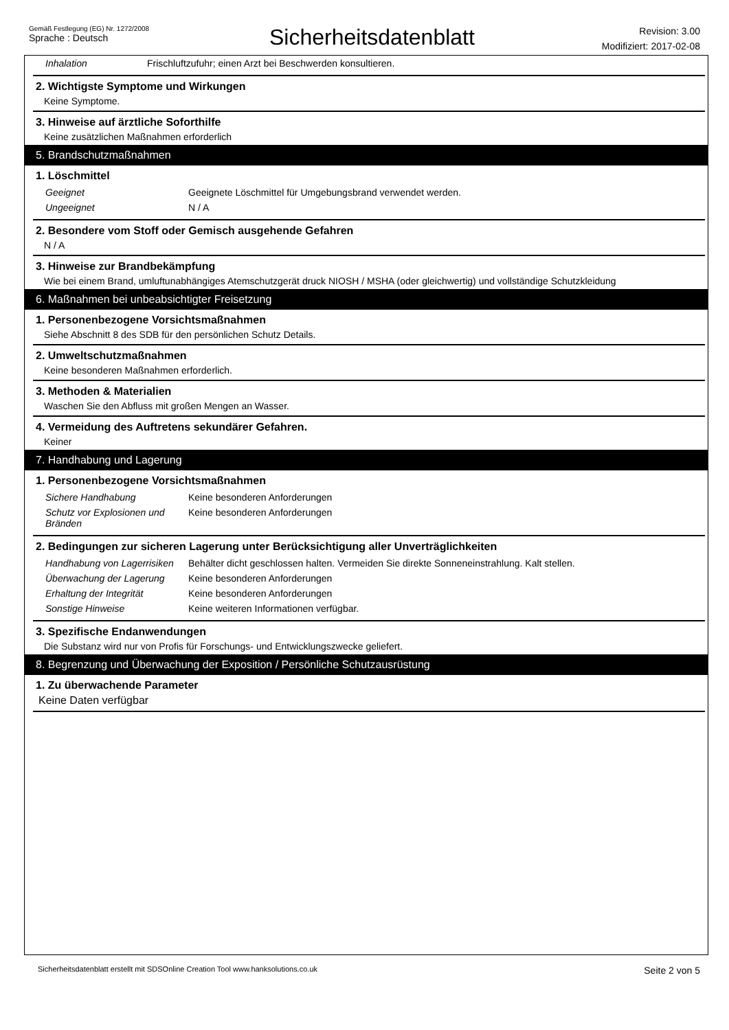Gemäß Festlegung (EG) Nr. 1272/2008
Sprache : Deutsch
Sicherheitsdatenblatt
Revision: 3.00
Modifiziert: 2017-02-08
| Inhalation | Frischluftzufuhr; einen Arzt bei Beschwerden konsultieren. |
2. Wichtigste Symptome und Wirkungen
Keine Symptome.
3. Hinweise auf ärztliche Soforthilfe
Keine zusätzlichen Maßnahmen erforderlich
5. Brandschutzmaßnahmen
1. Löschmittel
| Geeignet | Geeignete Löschmittel für Umgebungsbrand verwendet werden. |
| Ungeeignet | N / A |
2. Besondere vom Stoff oder Gemisch ausgehende Gefahren
N / A
3. Hinweise zur Brandbekämpfung
Wie bei einem Brand, umluftunabhängiges Atemschutzgerät druck NIOSH / MSHA (oder gleichwertig) und vollständige Schutzkleidung
6. Maßnahmen bei unbeabsichtigter Freisetzung
1. Personenbezogene Vorsichtsmaßnahmen
Siehe Abschnitt 8 des SDB für den persönlichen Schutz Details.
2. Umweltschutzmaßnahmen
Keine besonderen Maßnahmen erforderlich.
3. Methoden & Materialien
Waschen Sie den Abfluss mit großen Mengen an Wasser.
4. Vermeidung des Auftretens sekundärer Gefahren.
Keiner
7. Handhabung und Lagerung
1. Personenbezogene Vorsichtsmaßnahmen
| Sichere Handhabung | Keine besonderen Anforderungen |
| Schutz vor Explosionen und Bränden | Keine besonderen Anforderungen |
2. Bedingungen zur sicheren Lagerung unter Berücksichtigung aller Unverträglichkeiten
| Handhabung von Lagerrisiken | Behälter dicht geschlossen halten. Vermeiden Sie direkte Sonneneinstrahlung. Kalt stellen. |
| Überwachung der Lagerung | Keine besonderen Anforderungen |
| Erhaltung der Integrität | Keine besonderen Anforderungen |
| Sonstige Hinweise | Keine weiteren Informationen verfügbar. |
3. Spezifische Endanwendungen
Die Substanz wird nur von Profis für Forschungs- und Entwicklungszwecke geliefert.
8. Begrenzung und Überwachung der Exposition / Persönliche Schutzausrüstung
1. Zu überwachende Parameter
Keine Daten verfügbar
Sicherheitsdatenblatt erstellt mit SDSOnline Creation Tool www.hanksolutions.co.uk Seite 2 von 5